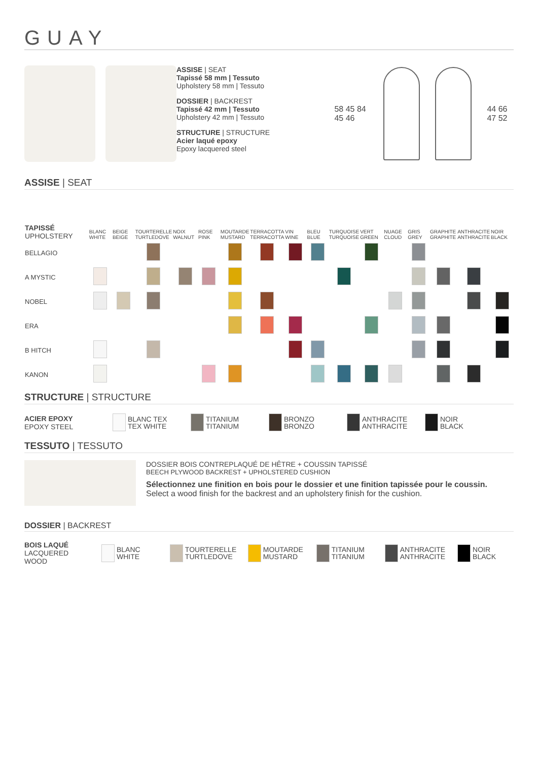GUAY
ASSISE | SEAT
Tapissé 58 mm | Tessuto
Upholstery 58 mm | Tessuto
DOSSIER | BACKREST
Tapissé 42 mm | Tessuto
Upholstery 42 mm | Tessuto
STRUCTURE | STRUCTURE
Acier laqué epoxy
Epoxy lacquered steel
58 45 84 45 46 44 66 47 52
ASSISE | SEAT
| TAPISSÉ UPHOLSTERY | BLANC WHITE | BEIGE BEIGE | TOURTERELLE TURTLEDOVE | NOIX WALNUT | ROSE PINK | MOUTARDE MUSTARD | TERRACOTTA TERRACOTTA | VIN WINE | BLEU BLUE | TURQUOISE TURQUOISE | VERT GREEN | NUAGE CLOUD | GRIS GREY | GRAPHITE GRAPHITE | ANTHRACITE ANTHRACITE | NOIR BLACK |
| --- | --- | --- | --- | --- | --- | --- | --- | --- | --- | --- | --- | --- | --- | --- | --- | --- |
| BELLAGIO | | | | | | | | | | | | | | | | |
| A MYSTIC | | | | | | | | | | | | | | | | |
| NOBEL | | | | | | | | | | | | | | | | |
| ERA | | | | | | | | | | | | | | | | |
| B HITCH | | | | | | | | | | | | | | | | |
| KANON | | | | | | | | | | | | | | | | |
STRUCTURE | STRUCTURE
ACIER EPOXY
EPOXY STEEL
BLANC TEX
TEX WHITE
TITANIUM
TITANIUM
BRONZO
BRONZO
ANTHRACITE
ANTHRACITE
NOIR
BLACK
TESSUTO | TESSUTO
DOSSIER BOIS CONTREPLAQUÉ DE HÊTRE + COUSSIN TAPISSÉ
BEECH PLYWOOD BACKREST + UPHOLSTERED CUSHION
Sélectionnez une finition en bois pour le dossier et une finition tapissée pour le coussin.
Select a wood finish for the backrest and an upholstery finish for the cushion.
DOSSIER | BACKREST
BOIS LAQUÉ
LACQUERED WOOD
BLANC
WHITE
TOURTERELLE
TURTLEDOVE
MOUTARDE
MUSTARD
TITANIUM
TITANIUM
ANTHRACITE
ANTHRACITE
NOIR
BLACK